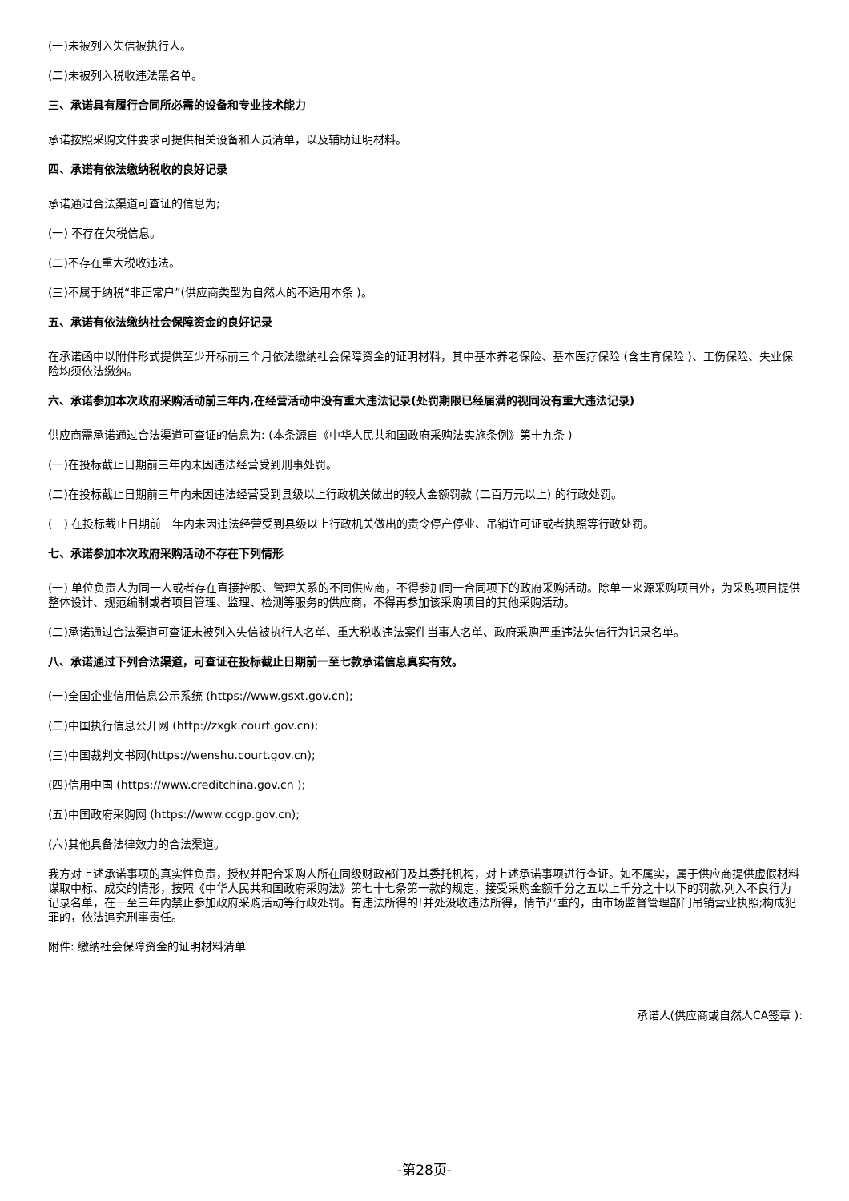(一)未被列入失信被执行人。
(二)未被列入税收违法黑名单。
三、承诺具有履行合同所必需的设备和专业技术能力
承诺按照采购文件要求可提供相关设备和人员清单，以及辅助证明材料。
四、承诺有依法缴纳税收的良好记录
承诺通过合法渠道可查证的信息为;
(一) 不存在欠税信息。
(二)不存在重大税收违法。
(三)不属于纳税“非正常户”(供应商类型为自然人的不适用本条 )。
五、承诺有依法缴纳社会保障资金的良好记录
在承诺函中以附件形式提供至少开标前三个月依法缴纳社会保障资金的证明材料，其中基本养老保险、基本医疗保险 (含生育保险 )、工伤保险、失业保险均须依法缴纳。
六、承诺参加本次政府采购活动前三年内,在经营活动中没有重大违法记录(处罚期限已经届满的视同没有重大违法记录)
供应商需承诺通过合法渠道可查证的信息为: (本条源自《中华人民共和国政府采购法实施条例》第十九条 )
(一)在投标截止日期前三年内未因违法经营受到刑事处罚。
(二)在投标截止日期前三年内未因违法经营受到县级以上行政机关做出的较大金额罚款 (二百万元以上) 的行政处罚。
(三) 在投标截止日期前三年内未因违法经营受到县级以上行政机关做出的责令停产停业、吊销许可证或者执照等行政处罚。
七、承诺参加本次政府采购活动不存在下列情形
(一) 单位负责人为同一人或者存在直接控股、管理关系的不同供应商，不得参加同一合同项下的政府采购活动。除单一来源采购项目外，为采购项目提供整体设计、规范编制或者项目管理、监理、检测等服务的供应商，不得再参加该采购项目的其他采购活动。
(二)承诺通过合法渠道可查证未被列入失信被执行人名单、重大税收违法案件当事人名单、政府采购严重违法失信行为记录名单。
八、承诺通过下列合法渠道，可查证在投标截止日期前一至七款承诺信息真实有效。
(一)全国企业信用信息公示系统 (https://www.gsxt.gov.cn);
(二)中国执行信息公开网 (http://zxgk.court.gov.cn);
(三)中国裁判文书网(https://wenshu.court.gov.cn);
(四)信用中国 (https://www.creditchina.gov.cn );
(五)中国政府采购网 (https://www.ccgp.gov.cn);
(六)其他具备法律效力的合法渠道。
我方对上述承诺事项的真实性负责，授权并配合采购人所在同级财政部门及其委托机构，对上述承诺事项进行查证。如不属实，属于供应商提供虚假材料谋取中标、成交的情形，按照《中华人民共和国政府采购法》第七十七条第一款的规定，接受采购金额千分之五以上千分之十以下的罚款,列入不良行为记录名单，在一至三年内禁止参加政府采购活动等行政处罚。有违法所得的!并处没收违法所得，情节严重的，由市场监督管理部门吊销营业执照;构成犯罪的，依法追究刑事责任。
附件: 缴纳社会保障资金的证明材料清单
承诺人(供应商或自然人CA签章 ):
-第28页-